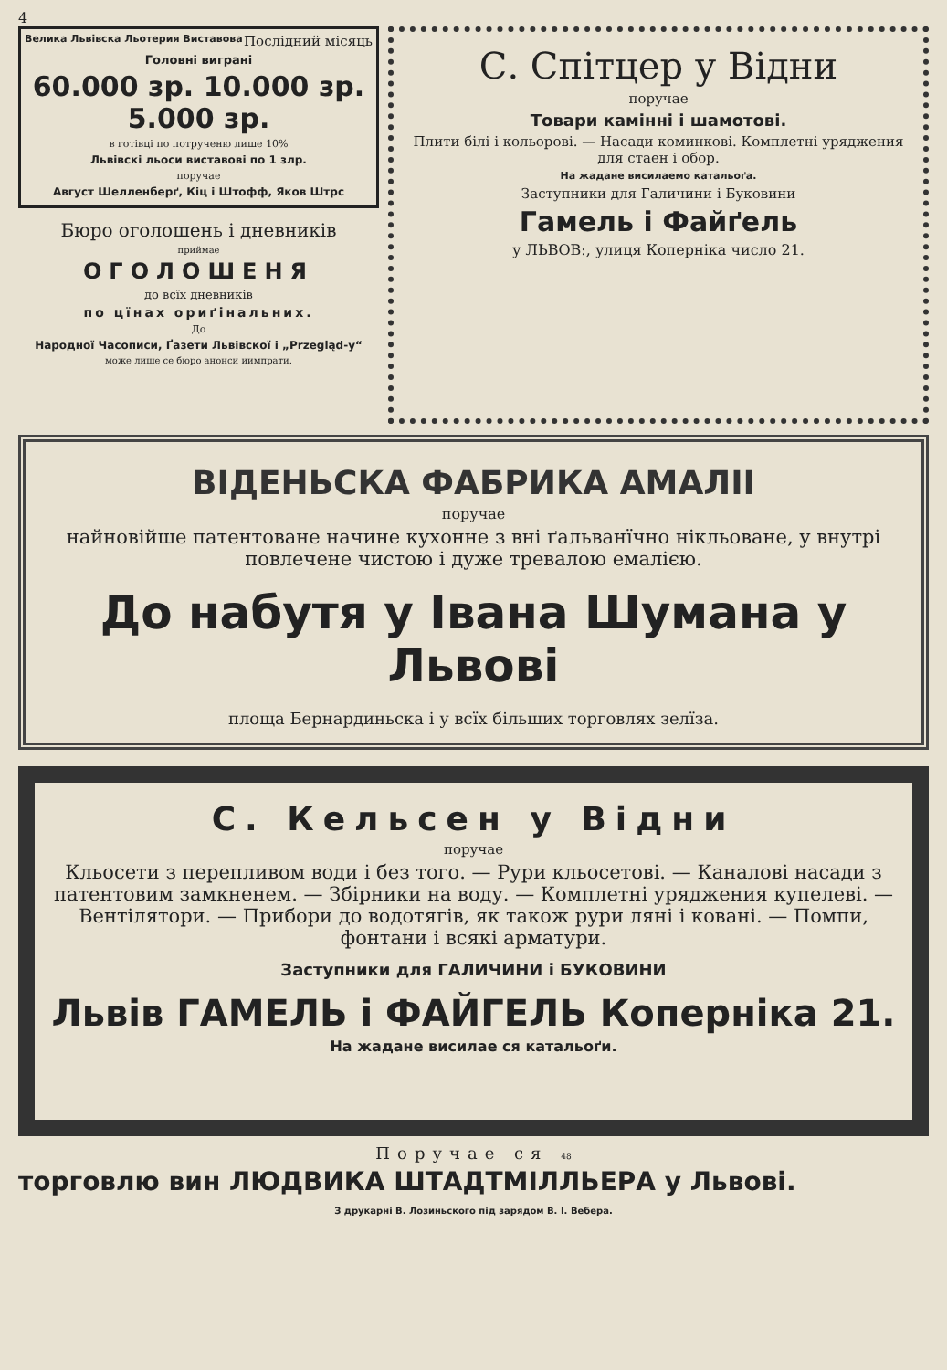4
Велика Львівска Льотерия Виставова Послідний місяць
Головні виграні
60.000 зр. 10.000 зр. 5.000 зр.
в готівці по потрученю лише 10%
Львівскі льоси виставові по 1 злр.
поручае
Август Шелленберґ, Кіц і Штофф, Яков Штрс
Бюро оголошень і дневників
приймае
ОГОЛОШЕНЯ
до всїх дневників
по цїнах ориґінальних.
До
Народної Часописи, Ґазети Львівскої і „Przegląd-у“
може лише се бюро анонси иимпрати.
С. Спітцер у Відни
поручае
Товари камінні і шамотові.
Плити білі і кольорові. — Насади коминкові. Комплетні уряджения для стаен і обор.
На жадане висилаемо катальоґа.
Заступники для Галичини і Буковини
Гамель і Файґель
у ЛЬВОВ:, улиця Коперніка число 21.
ВІДЕНЬСКА ФАБРИКА АМАЛІІ
поручае
найновійше патентоване начине кухонне з вні ґальванїчно нікльоване, у внутрі повлечене чистою і дуже тревалою емалією.
До набутя у Івана Шумана у Львові
площа Бернардиньска і у всїх більших торговлях зелїза.
С. Кельсен у Відни
поручае
Кльосети з перепливом води і без того. — Рури кльосетові. — Каналові насади з патентовим замкненем. — Збірники на воду. — Комплетні уряджения купелеві. — Вентілятори. — Прибори до водотягів, як також рури ляні і ковані. — Помпи, фонтани і всякі арматури.
Заступники для ГАЛИЧИНИ і БУКОВИНИ
Львів ГАМЕЛЬ і ФАЙГЕЛЬ Коперніка 21.
На жадане висилае ся катальоґи.
Поручае ся 48
торговлю вин ЛЮДВИКА ШТАДТМІЛЛЬЕРА у Львові.
З друкарні В. Лозиньского під зарядом В. І. Вебера.